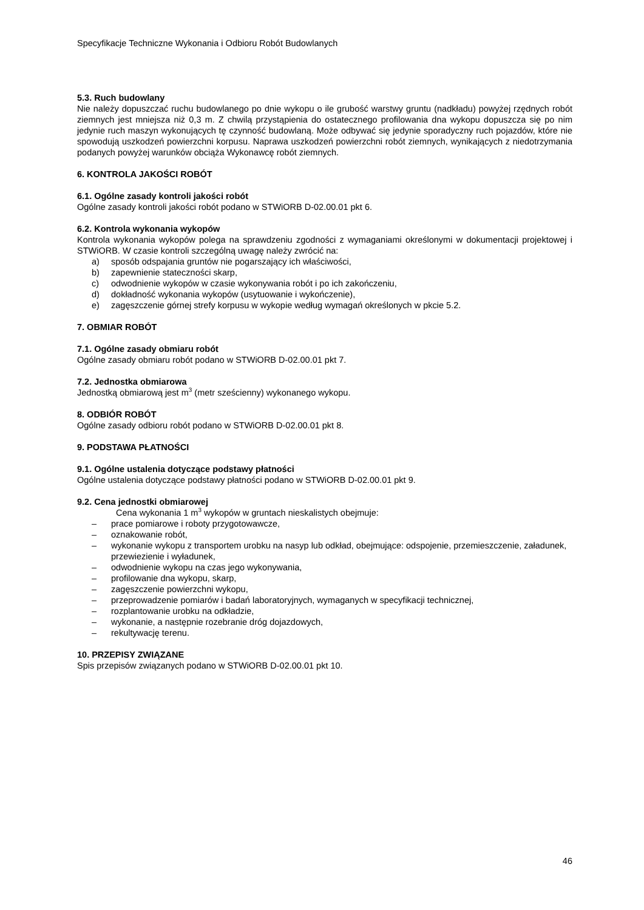Specyfikacje Techniczne Wykonania i Odbioru Robót Budowlanych
5.3. Ruch budowlany
Nie należy dopuszczać ruchu budowlanego po dnie wykopu o ile grubość warstwy gruntu (nadkładu) powyżej rzędnych robót ziemnych jest mniejsza niż 0,3 m. Z chwilą przystąpienia do ostatecznego profilowania dna wykopu dopuszcza się po nim jedynie ruch maszyn wykonujących tę czynność budowlaną. Może odbywać się jedynie sporadyczny ruch pojazdów, które nie spowodują uszkodzeń powierzchni korpusu. Naprawa uszkodzeń powierzchni robót ziemnych, wynikających z niedotrzymania podanych powyżej warunków obciąża Wykonawcę robót ziemnych.
6. KONTROLA JAKOŚCI ROBÓT
6.1. Ogólne zasady kontroli jakości robót
Ogólne zasady kontroli jakości robót podano w STWiORB D-02.00.01 pkt 6.
6.2. Kontrola wykonania wykopów
Kontrola wykonania wykopów polega na sprawdzeniu zgodności z wymaganiami określonymi w dokumentacji projektowej i STWiORB. W czasie kontroli szczególną uwagę należy zwrócić na:
a) sposób odspajania gruntów nie pogarszający ich właściwości,
b) zapewnienie stateczności skarp,
c) odwodnienie wykopów w czasie wykonywania robót i po ich zakończeniu,
d) dokładność wykonania wykopów (usytuowanie i wykończenie),
e) zagęszczenie górnej strefy korpusu w wykopie według wymagań określonych w pkcie 5.2.
7. OBMIAR ROBÓT
7.1. Ogólne zasady obmiaru robót
Ogólne zasady obmiaru robót podano w STWiORB D-02.00.01 pkt 7.
7.2. Jednostka obmiarowa
Jednostką obmiarową jest m<sup>3</sup> (metr sześcienny) wykonanego wykopu.
8. ODBIÓR ROBÓT
Ogólne zasady odbioru robót podano w STWiORB D-02.00.01 pkt 8.
9. PODSTAWA PŁATNOŚCI
9.1. Ogólne ustalenia dotyczące podstawy płatności
Ogólne ustalenia dotyczące podstawy płatności podano w STWiORB D-02.00.01 pkt 9.
9.2. Cena jednostki obmiarowej
Cena wykonania 1 m<sup>3</sup> wykopów w gruntach nieskalistych obejmuje:
– prace pomiarowe i roboty przygotowawcze,
– oznakowanie robót,
– wykonanie wykopu z transportem urobku na nasyp lub odkład, obejmujące: odspojenie, przemieszczenie, załadunek, przewiezienie i wyładunek,
– odwodnienie wykopu na czas jego wykonywania,
– profilowanie dna wykopu, skarp,
– zagęszczenie powierzchni wykopu,
– przeprowadzenie pomiarów i badań laboratoryjnych, wymaganych w specyfikacji technicznej,
– rozplantowanie urobku na odkładzie,
– wykonanie, a następnie rozebranie dróg dojazdowych,
– rekultywację terenu.
10. PRZEPISY ZWIĄZANE
Spis przepisów związanych podano w STWiORB D-02.00.01 pkt 10.
46